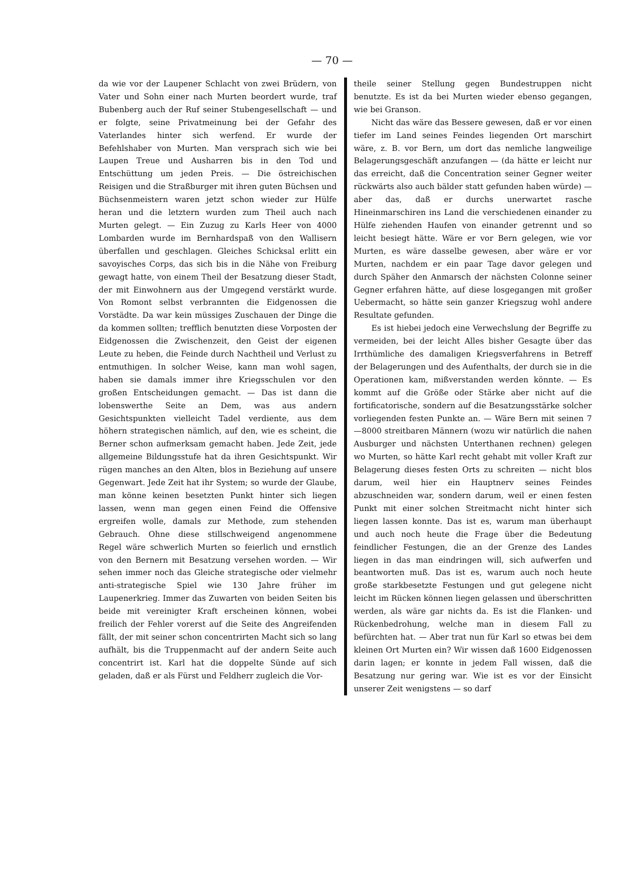— 70 —
da wie vor der Laupener Schlacht von zwei Brüdern, von Vater und Sohn einer nach Murten beordert wurde, traf Bubenberg auch der Ruf seiner Stubengesellschaft — und er folgte, seine Privatmeinung bei der Gefahr des Vaterlandes hinter sich werfend. Er wurde der Befehlshaber von Murten. Man versprach sich wie bei Laupen Treue und Ausharren bis in den Tod und Entschüttung um jeden Preis. — Die östreichischen Reisigen und die Straßburger mit ihren guten Büchsen und Büchsenmeistern waren jetzt schon wieder zur Hülfe heran und die letztern wurden zum Theil auch nach Murten gelegt. — Ein Zuzug zu Karls Heer von 4000 Lombarden wurde im Bernhardspaß von den Wallisern überfallen und geschlagen. Gleiches Schicksal erlitt ein savoyisches Corps, das sich bis in die Nähe von Freiburg gewagt hatte, von einem Theil der Besatzung dieser Stadt, der mit Einwohnern aus der Umgegend verstärkt wurde. Von Romont selbst verbrannten die Eidgenossen die Vorstädte. Da war kein müssiges Zuschauen der Dinge die da kommen sollten; trefflich benutzten diese Vorposten der Eidgenossen die Zwischenzeit, den Geist der eigenen Leute zu heben, die Feinde durch Nachtheil und Verlust zu entmuthigen. In solcher Weise, kann man wohl sagen, haben sie damals immer ihre Kriegsschulen vor den großen Entscheidungen gemacht. — Das ist dann die lobenswerthe Seite an Dem, was aus andern Gesichtspunkten vielleicht Tadel verdiente, aus dem höhern strategischen nämlich, auf den, wie es scheint, die Berner schon aufmerksam gemacht haben. Jede Zeit, jede allgemeine Bildungsstufe hat da ihren Gesichtspunkt. Wir rügen manches an den Alten, blos in Beziehung auf unsere Gegenwart. Jede Zeit hat ihr System; so wurde der Glaube, man könne keinen besetzten Punkt hinter sich liegen lassen, wenn man gegen einen Feind die Offensive ergreifen wolle, damals zur Methode, zum stehenden Gebrauch. Ohne diese stillschweigend angenommene Regel wäre schwerlich Murten so feierlich und ernstlich von den Bernern mit Besatzung versehen worden. — Wir sehen immer noch das Gleiche strategische oder vielmehr anti-strategische Spiel wie 130 Jahre früher im Laupenerkrieg. Immer das Zuwarten von beiden Seiten bis beide mit vereinigter Kraft erscheinen können, wobei freilich der Fehler vorerst auf die Seite des Angreifenden fällt, der mit seiner schon concentrirten Macht sich so lang aufhält, bis die Truppenmacht auf der andern Seite auch concentrirt ist. Karl hat die doppelte Sünde auf sich geladen, daß er als Fürst und Feldherr zugleich die Vor-
theile seiner Stellung gegen Bundestruppen nicht benutzte. Es ist da bei Murten wieder ebenso gegangen, wie bei Granson.
Nicht das wäre das Bessere gewesen, daß er vor einen tiefer im Land seines Feindes liegenden Ort marschirt wäre, z. B. vor Bern, um dort das nemliche langweilige Belagerungsgeschäft anzufangen — (da hätte er leicht nur das erreicht, daß die Concentration seiner Gegner weiter rückwärts also auch bälder statt gefunden haben würde) — aber das, daß er durchs unerwartet rasche Hineinmarschiren ins Land die verschiedenen einander zu Hülfe ziehenden Haufen von einander getrennt und so leicht besiegt hätte. Wäre er vor Bern gelegen, wie vor Murten, es wäre dasselbe gewesen, aber wäre er vor Murten, nachdem er ein paar Tage davor gelegen und durch Späher den Anmarsch der nächsten Colonne seiner Gegner erfahren hätte, auf diese losgegangen mit großer Uebermacht, so hätte sein ganzer Kriegszug wohl andere Resultate gefunden.
Es ist hiebei jedoch eine Verwechslung der Begriffe zu vermeiden, bei der leicht Alles bisher Gesagte über das Irrthümliche des damaligen Kriegsverfahrens in Betreff der Belagerungen und des Aufenthalts, der durch sie in die Operationen kam, mißverstanden werden könnte. — Es kommt auf die Größe oder Stärke aber nicht auf die fortificatorische, sondern auf die Besatzungsstärke solcher vorliegenden festen Punkte an. — Wäre Bern mit seinen 7—8000 streitbaren Männern (wozu wir natürlich die nahen Ausburger und nächsten Unterthanen rechnen) gelegen wo Murten, so hätte Karl recht gehabt mit voller Kraft zur Belagerung dieses festen Orts zu schreiten — nicht blos darum, weil hier ein Hauptnerv seines Feindes abzuschneiden war, sondern darum, weil er einen festen Punkt mit einer solchen Streitmacht nicht hinter sich liegen lassen konnte. Das ist es, warum man überhaupt und auch noch heute die Frage über die Bedeutung feindlicher Festungen, die an der Grenze des Landes liegen in das man eindringen will, sich aufwerfen und beantworten muß. Das ist es, warum auch noch heute große starkbesetzte Festungen und gut gelegene nicht leicht im Rücken können liegen gelassen und überschritten werden, als wäre gar nichts da. Es ist die Flanken- und Rückenbedrohung, welche man in diesem Fall zu befürchten hat. — Aber trat nun für Karl so etwas bei dem kleinen Ort Murten ein? Wir wissen daß 1600 Eidgenossen darin lagen; er konnte in jedem Fall wissen, daß die Besatzung nur gering war. Wie ist es vor der Einsicht unserer Zeit wenigstens — so darf